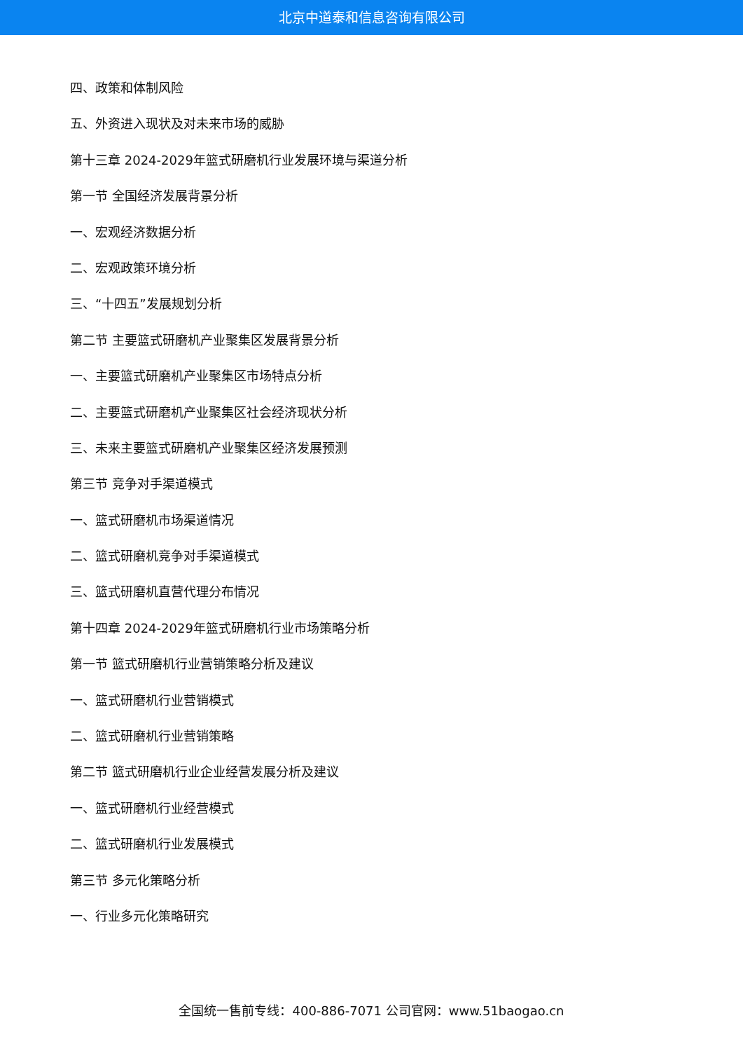北京中道泰和信息咨询有限公司
四、政策和体制风险
五、外资进入现状及对未来市场的威胁
第十三章 2024-2029年篮式研磨机行业发展环境与渠道分析
第一节 全国经济发展背景分析
一、宏观经济数据分析
二、宏观政策环境分析
三、“十四五”发展规划分析
第二节 主要篮式研磨机产业聚集区发展背景分析
一、主要篮式研磨机产业聚集区市场特点分析
二、主要篮式研磨机产业聚集区社会经济现状分析
三、未来主要篮式研磨机产业聚集区经济发展预测
第三节 竞争对手渠道模式
一、篮式研磨机市场渠道情况
二、篮式研磨机竞争对手渠道模式
三、篮式研磨机直营代理分布情况
第十四章 2024-2029年篮式研磨机行业市场策略分析
第一节 篮式研磨机行业营销策略分析及建议
一、篮式研磨机行业营销模式
二、篮式研磨机行业营销策略
第二节 篮式研磨机行业企业经营发展分析及建议
一、篮式研磨机行业经营模式
二、篮式研磨机行业发展模式
第三节 多元化策略分析
一、行业多元化策略研究
全国统一售前专线：400-886-7071 公司官网：www.51baogao.cn